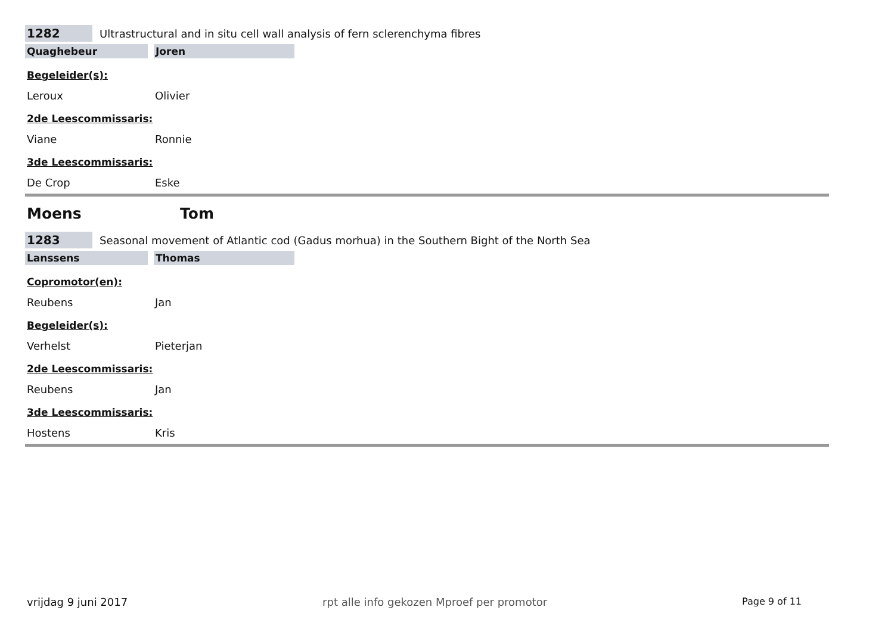1282
Ultrastructural and in situ cell wall analysis of fern sclerenchyma fibres
Quaghebeur Joren
Begeleider(s):
Leroux Olivier
2de Leescommissaris:
Viane Ronnie
3de Leescommissaris:
De Crop Eske
Moens Tom
1283
Seasonal movement of Atlantic cod (Gadus morhua) in the Southern Bight of the North Sea
Lanssens Thomas
Copromotor(en):
Reubens Jan
Begeleider(s):
Verhelst Pieterjan
2de Leescommissaris:
Reubens Jan
3de Leescommissaris:
Hostens Kris
vrijdag 9 juni 2017 rpt alle info gekozen Mproef per promotor Page 9 of 11